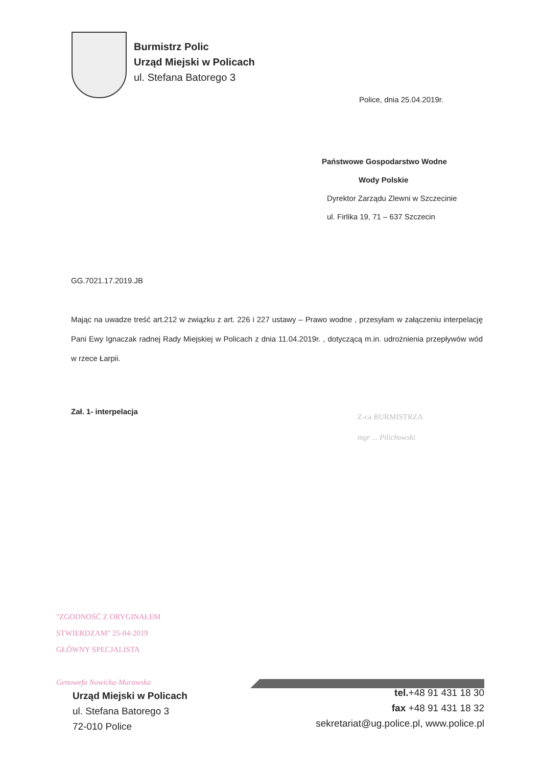Burmistrz Polic
Urząd Miejski w Policach
ul. Stefana Batorego 3
Police, dnia 25.04.2019r.
Państwowe Gospodarstwo Wodne
Wody Polskie
Dyrektor Zarządu Zlewni w Szczecinie
ul. Firlika 19, 71 – 637 Szczecin
GG.7021.17.2019.JB
Mając na uwadze treść art.212 w związku z art. 226 i 227 ustawy – Prawo wodne , przesyłam w załączeniu interpelację Pani Ewy Ignaczak radnej Rady Miejskiej w Policach z dnia 11.04.2019r. , dotyczącą m.in. udrożnienia przepływów wód w rzece Łarpii.
Zał. 1- interpelacja
Z-ca BURMISTRZA
mgr ... Pilichowski
"ZGODNOŚĆ Z ORYGINAŁEM
STWIERDZAM" 25-04-2019
GŁÓWNY SPECJALISTA
Genowefa Nowicka-Murawska
Urząd Miejski w Policach
ul. Stefana Batorego 3
72-010 Police
tel.+48 91 431 18 30
fax +48 91 431 18 32
sekretariat@ug.police.pl, www.police.pl